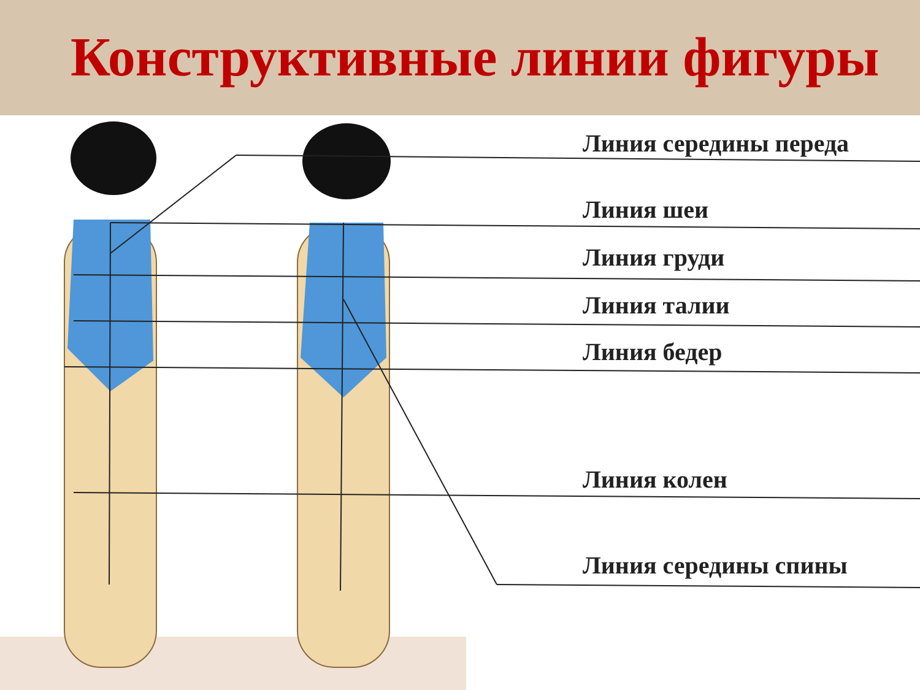Конструктивные линии фигуры
Линия середины переда
Линия шеи
Линия груди
Линия талии
Линия бедер
Линия колен
Линия середины спины